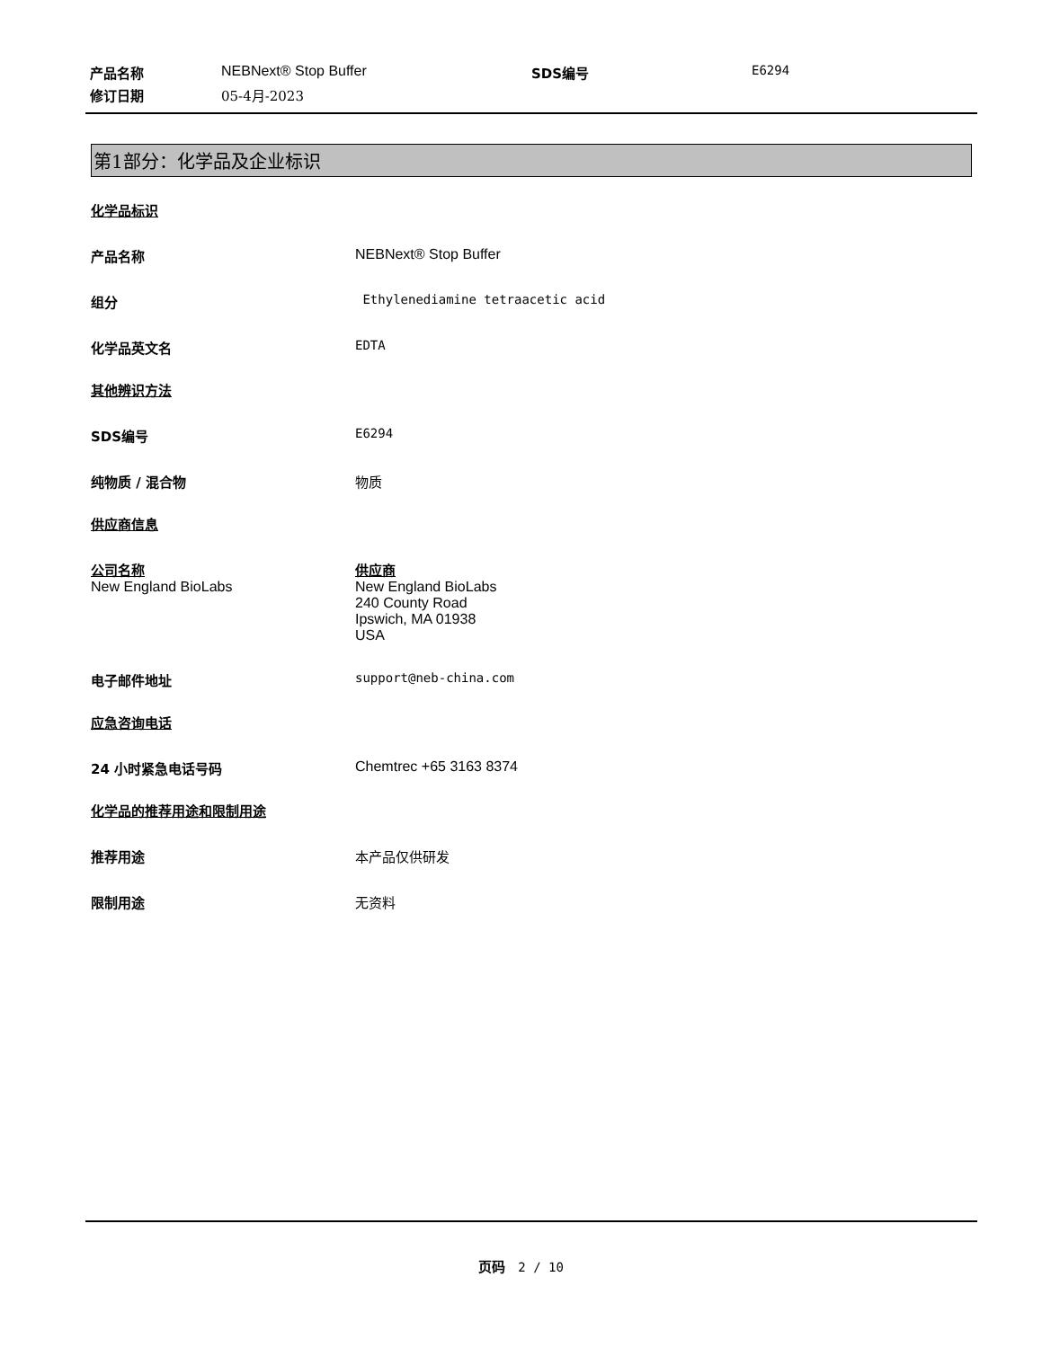| 产品名称 | NEBNext® Stop Buffer | SDS编号 | E6294 |
| 修订日期 | 05-4月-2023 | | |
第1部分：化学品及企业标识
化学品标识
产品名称 NEBNext® Stop Buffer
组分 Ethylenediamine tetraacetic acid
化学品英文名 EDTA
其他辨识方法
SDS编号 E6294
纯物质 / 混合物 物质
供应商信息
公司名称
New England BioLabs
供应商
New England BioLabs
240 County Road
Ipswich, MA 01938
USA
电子邮件地址 support@neb-china.com
应急咨询电话
24 小时紧急电话号码 Chemtrec +65 3163 8374
化学品的推荐用途和限制用途
推荐用途 本产品仅供研发
限制用途 无资料
页码 2 / 10